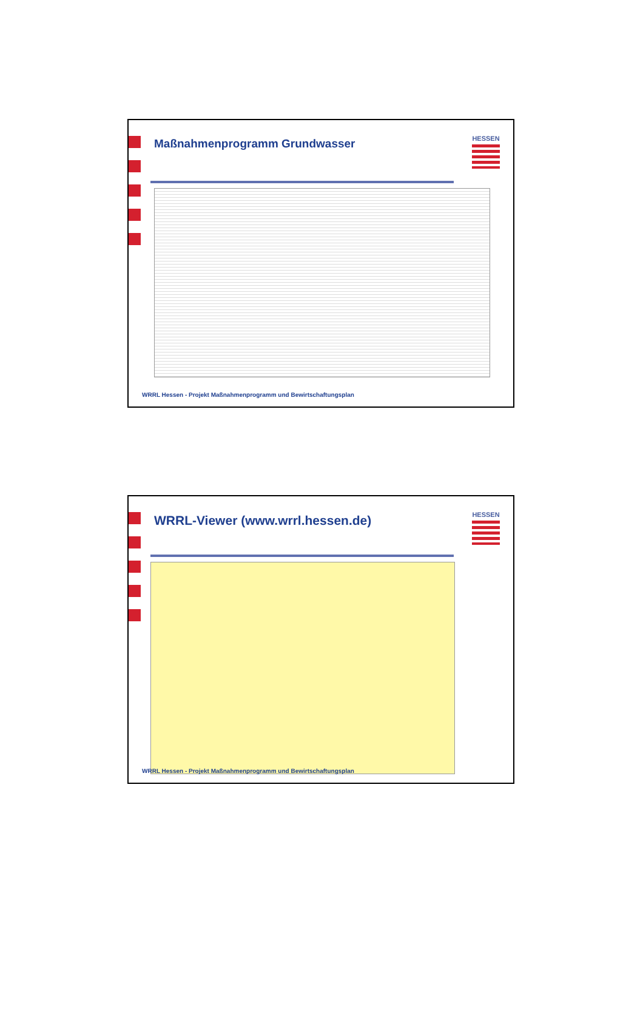Maßnahmenprogramm Grundwasser
HESSEN
WRRL Hessen - Projekt Maßnahmenprogramm und Bewirtschaftungsplan
WRRL-Viewer (www.wrrl.hessen.de)
HESSEN
WRRL Hessen - Projekt Maßnahmenprogramm und Bewirtschaftungsplan